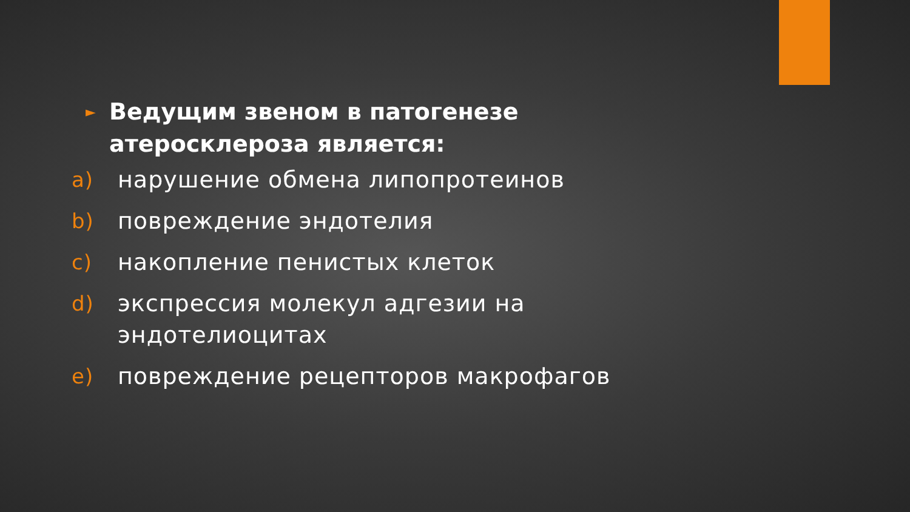► Ведущим звеном в патогенезе
атеросклероза является:
a) нарушение обмена липопротеинов
b) повреждение эндотелия
c) накопление пенистых клеток
d) экспрессия молекул адгезии на
эндотелиоцитах
e) повреждение рецепторов макрофагов